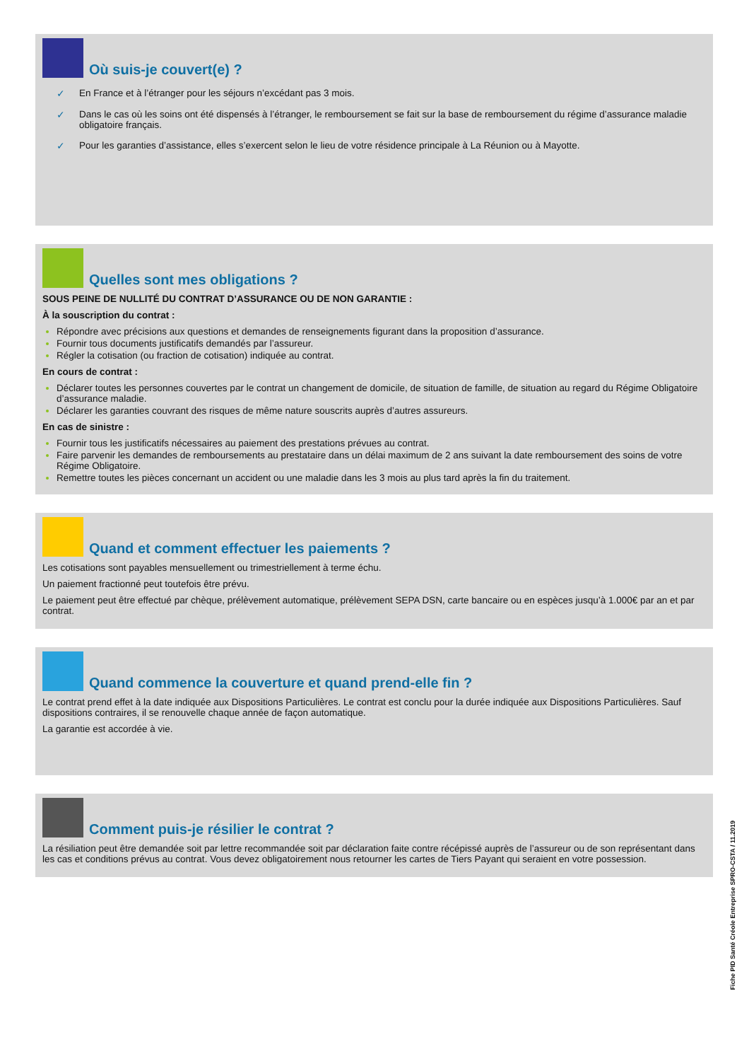Où suis-je couvert(e) ?
✓ En France et à l’étranger pour les séjours n’excédant pas 3 mois.
✓ Dans le cas où les soins ont été dispensés à l’étranger, le remboursement se fait sur la base de remboursement du régime d’assurance maladie obligatoire français.
✓ Pour les garanties d’assistance, elles s’exercent selon le lieu de votre résidence principale à La Réunion ou à Mayotte.
Quelles sont mes obligations ?
SOUS PEINE DE NULLITÉ DU CONTRAT D’ASSURANCE OU DE NON GARANTIE :
À la souscription du contrat :
Répondre avec précisions aux questions et demandes de renseignements figurant dans la proposition d’assurance.
Fournir tous documents justificatifs demandés par l’assureur.
Régler la cotisation (ou fraction de cotisation) indiquée au contrat.
En cours de contrat :
Déclarer toutes les personnes couvertes par le contrat un changement de domicile, de situation de famille, de situation au regard du Régime Obligatoire d’assurance maladie.
Déclarer les garanties couvrant des risques de même nature souscrits auprès d’autres assureurs.
En cas de sinistre :
Fournir tous les justificatifs nécessaires au paiement des prestations prévues au contrat.
Faire parvenir les demandes de remboursements au prestataire dans un délai maximum de 2 ans suivant la date remboursement des soins de votre Régime Obligatoire.
Remettre toutes les pièces concernant un accident ou une maladie dans les 3 mois au plus tard après la fin du traitement.
Quand et comment effectuer les paiements ?
Les cotisations sont payables mensuellement ou trimestriellement à terme échu.
Un paiement fractionné peut toutefois être prévu.
Le paiement peut être effectué par chèque, prélèvement automatique, prélèvement SEPA DSN, carte bancaire ou en espèces jusqu’à 1.000€ par an et par contrat.
Quand commence la couverture et quand prend-elle fin ?
Le contrat prend effet à la date indiquée aux Dispositions Particulières. Le contrat est conclu pour la durée indiquée aux Dispositions Particulières. Sauf dispositions contraires, il se renouvelle chaque année de façon automatique.
La garantie est accordée à vie.
Comment puis-je résilier le contrat ?
La résiliation peut être demandée soit par lettre recommandée soit par déclaration faite contre récépissé auprès de l’assureur ou de son représentant dans les cas et conditions prévus au contrat. Vous devez obligatoirement nous retourner les cartes de Tiers Payant qui seraient en votre possession.
Fiche PID Santé Créole Entreprise SPRO-CSTA / 11.2019